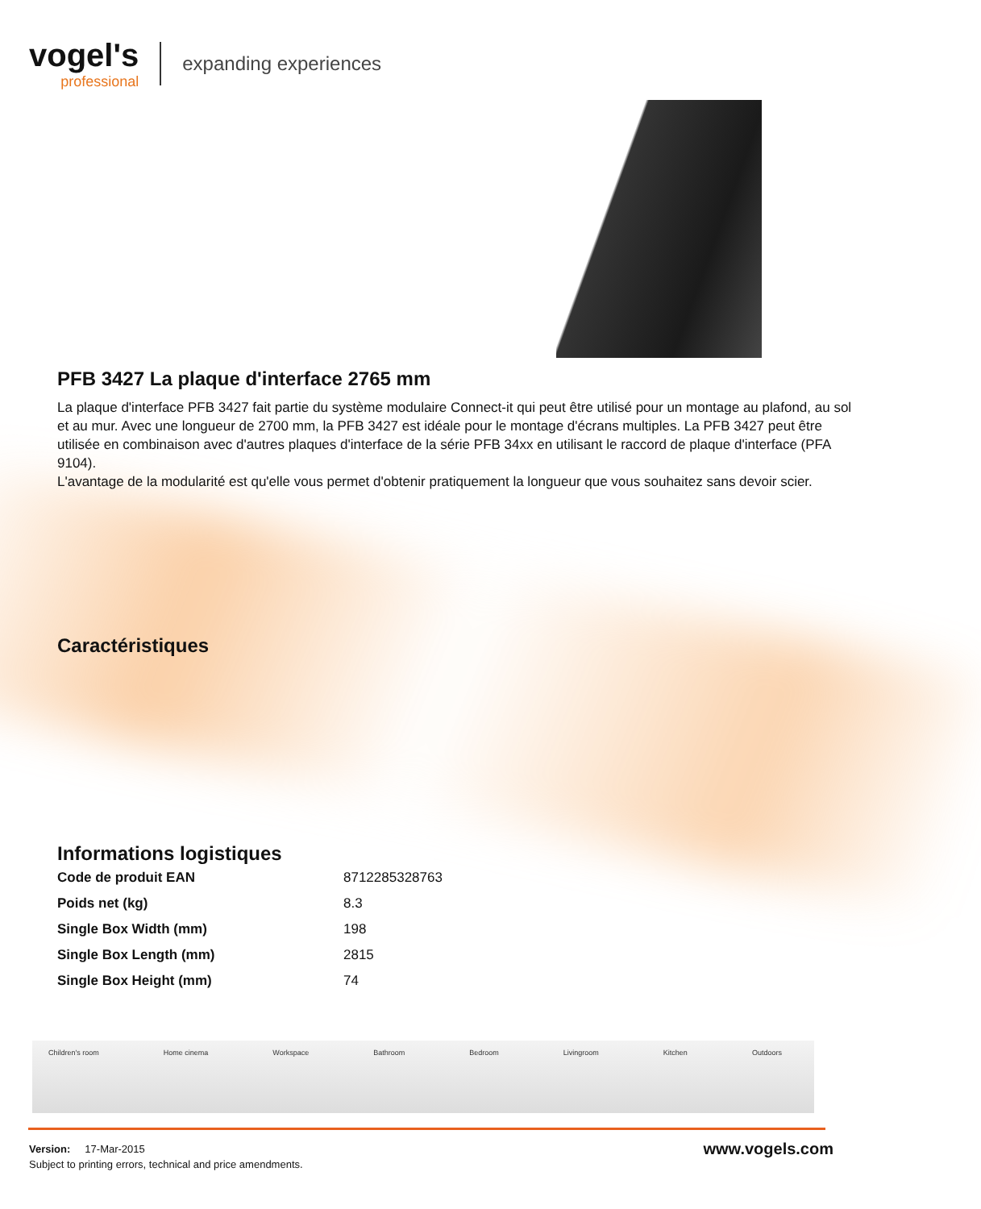vogel's
professional
expanding experiences
PFB 3427 La plaque d'interface 2765 mm
La plaque d'interface PFB 3427 fait partie du système modulaire Connect-it qui peut être utilisé pour un montage au plafond, au sol et au mur. Avec une longueur de 2700 mm, la PFB 3427 est idéale pour le montage d'écrans multiples. La PFB 3427 peut être utilisée en combinaison avec d'autres plaques d'interface de la série PFB 34xx en utilisant le raccord de plaque d'interface (PFA 9104).
L'avantage de la modularité est qu'elle vous permet d'obtenir pratiquement la longueur que vous souhaitez sans devoir scier.
Caractéristiques
Informations logistiques
| Code de produit EAN | 8712285328763 |
| Poids net (kg) | 8.3 |
| Single Box Width (mm) | 198 |
| Single Box Length (mm) | 2815 |
| Single Box Height (mm) | 74 |
Children's room Home cinema Workspace Bathroom Bedroom Livingroom Kitchen Outdoors
Version: 17-Mar-2015
Subject to printing errors, technical and price amendments.
www.vogels.com